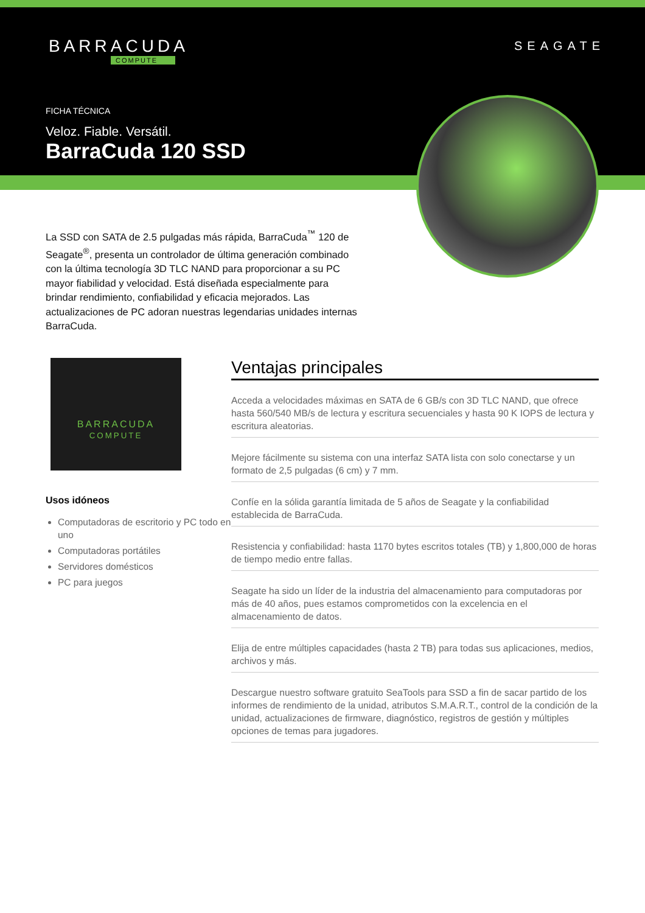BARRACUDA
COMPUTE
SEAGATE
FICHA TÉCNICA
Veloz. Fiable. Versátil.
BarraCuda 120 SSD
La SSD con SATA de 2.5 pulgadas más rápida, BarraCuda<sup>™</sup> 120 de Seagate<sup>®</sup>, presenta un controlador de última generación combinado con la última tecnología 3D TLC NAND para proporcionar a su PC mayor fiabilidad y velocidad. Está diseñada especialmente para brindar rendimiento, confiabilidad y eficacia mejorados. Las actualizaciones de PC adoran nuestras legendarias unidades internas BarraCuda.
BARRACUDA
COMPUTE
Usos idóneos
Computadoras de escritorio y PC todo en uno
Computadoras portátiles
Servidores domésticos
PC para juegos
Ventajas principales
Acceda a velocidades máximas en SATA de 6 GB/s con 3D TLC NAND, que ofrece hasta 560/540 MB/s de lectura y escritura secuenciales y hasta 90 K IOPS de lectura y escritura aleatorias.
Mejore fácilmente su sistema con una interfaz SATA lista con solo conectarse y un formato de 2,5 pulgadas (6 cm) y 7 mm.
Confíe en la sólida garantía limitada de 5 años de Seagate y la confiabilidad establecida de BarraCuda.
Resistencia y confiabilidad: hasta 1170 bytes escritos totales (TB) y 1,800,000 de horas de tiempo medio entre fallas.
Seagate ha sido un líder de la industria del almacenamiento para computadoras por más de 40 años, pues estamos comprometidos con la excelencia en el almacenamiento de datos.
Elija de entre múltiples capacidades (hasta 2 TB) para todas sus aplicaciones, medios, archivos y más.
Descargue nuestro software gratuito SeaTools para SSD a fin de sacar partido de los informes de rendimiento de la unidad, atributos S.M.A.R.T., control de la condición de la unidad, actualizaciones de firmware, diagnóstico, registros de gestión y múltiples opciones de temas para jugadores.